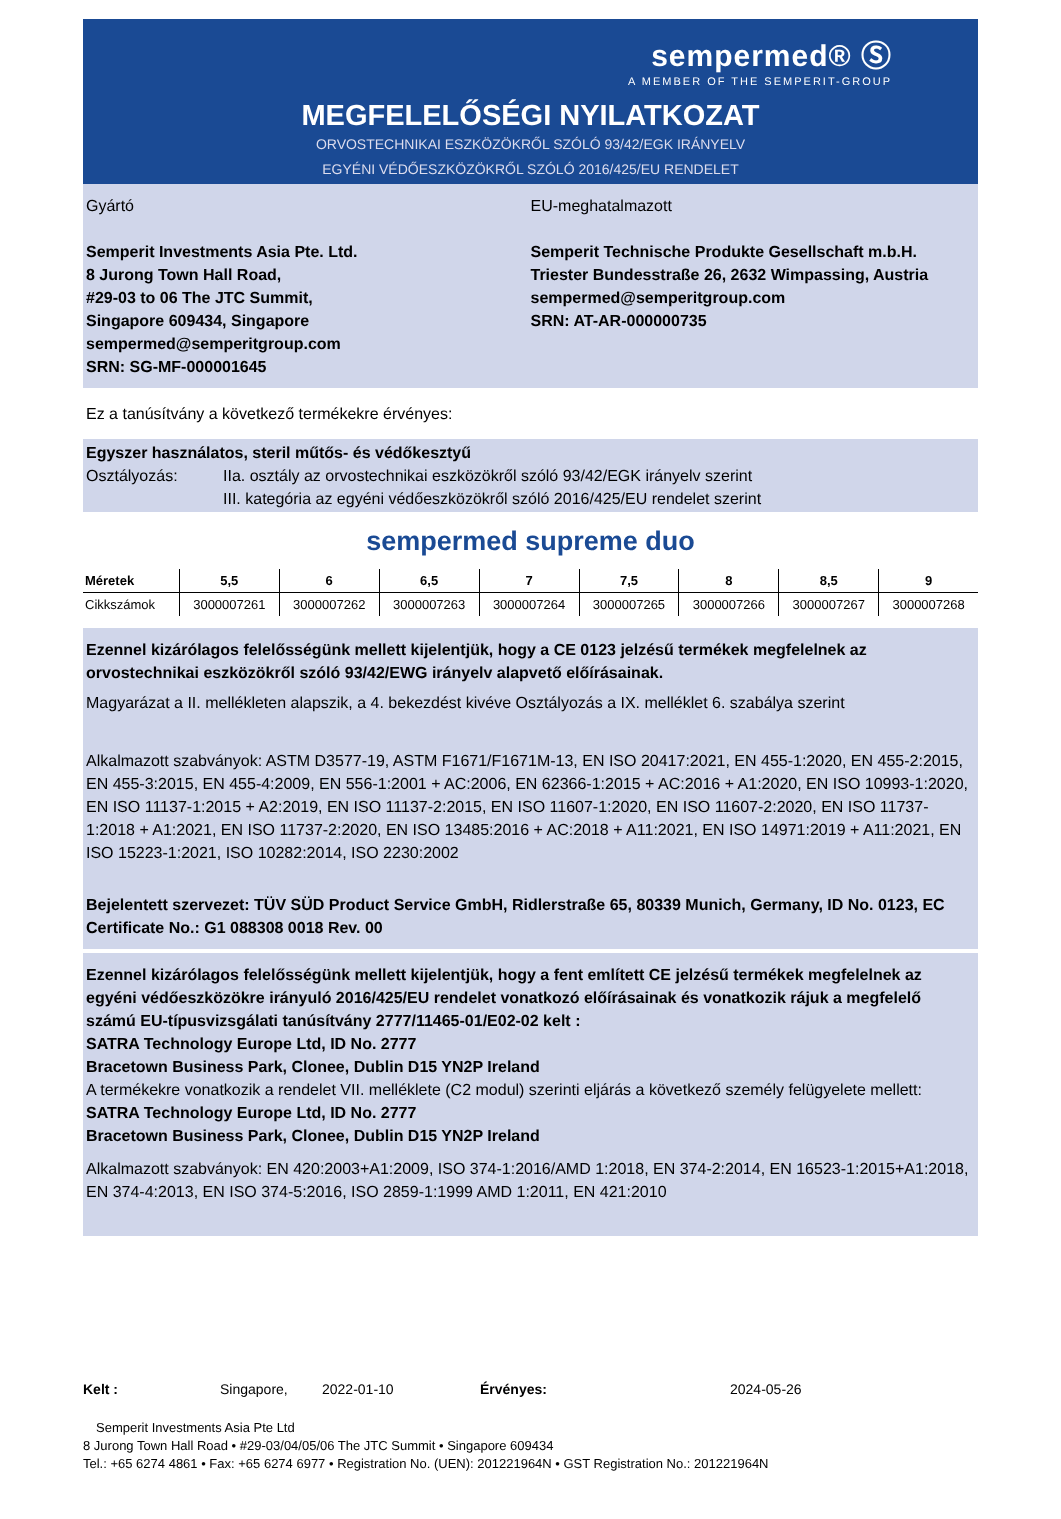sempermed® Ⓢ
A MEMBER OF THE SEMPERIT-GROUP
MEGFELELŐSÉGI NYILATKOZAT
ORVOSTECHNIKAI ESZKÖZÖKRŐL SZÓLÓ 93/42/EGK IRÁNYELV
EGYÉNI VÉDŐESZKÖZÖKRŐL SZÓLÓ 2016/425/EU RENDELET
Gyártó
Semperit Investments Asia Pte. Ltd.
8 Jurong Town Hall Road,
#29-03 to 06 The JTC Summit,
Singapore 609434, Singapore
sempermed@semperitgroup.com
SRN: SG-MF-000001645
EU-meghatalmazott
Semperit Technische Produkte Gesellschaft m.b.H.
Triester Bundesstraße 26, 2632 Wimpassing, Austria
sempermed@semperitgroup.com
SRN: AT-AR-000000735
Ez a tanúsítvány a következő termékekre érvényes:
Egyszer használatos, steril műtős- és védőkesztyű
Osztályozás: IIa. osztály az orvostechnikai eszközökről szóló 93/42/EGK irányelv szerint
III. kategória az egyéni védőeszközökről szóló 2016/425/EU rendelet szerint
sempermed supreme duo
| Méretek | 5,5 | 6 | 6,5 | 7 | 7,5 | 8 | 8,5 | 9 |
| --- | --- | --- | --- | --- | --- | --- | --- | --- |
| Cikkszámok | 3000007261 | 3000007262 | 3000007263 | 3000007264 | 3000007265 | 3000007266 | 3000007267 | 3000007268 |
Ezennel kizárólagos felelősségünk mellett kijelentjük, hogy a CE 0123 jelzésű termékek megfelelnek az orvostechnikai eszközökről szóló 93/42/EWG irányelv alapvető előírásainak.
Magyarázat a II. mellékleten alapszik, a 4. bekezdést kivéve Osztályozás a IX. melléklet 6. szabálya szerint
Alkalmazott szabványok: ASTM D3577-19, ASTM F1671/F1671M-13, EN ISO 20417:2021, EN 455-1:2020, EN 455-2:2015, EN 455-3:2015, EN 455-4:2009, EN 556-1:2001 + AC:2006, EN 62366-1:2015 + AC:2016 + A1:2020, EN ISO 10993-1:2020, EN ISO 11137-1:2015 + A2:2019, EN ISO 11137-2:2015, EN ISO 11607-1:2020, EN ISO 11607-2:2020, EN ISO 11737-1:2018 + A1:2021, EN ISO 11737-2:2020, EN ISO 13485:2016 + AC:2018 + A11:2021, EN ISO 14971:2019 + A11:2021, EN ISO 15223-1:2021, ISO 10282:2014, ISO 2230:2002
Bejelentett szervezet: TÜV SÜD Product Service GmbH, Ridlerstraße 65, 80339 Munich, Germany, ID No. 0123, EC Certificate No.: G1 088308 0018 Rev. 00
Ezennel kizárólagos felelősségünk mellett kijelentjük, hogy a fent említett CE jelzésű termékek megfelelnek az egyéni védőeszközökre irányuló 2016/425/EU rendelet vonatkozó előírásainak és vonatkozik rájuk a megfelelő számú EU-típusvizsgálati tanúsítvány 2777/11465-01/E02-02 kelt :
SATRA Technology Europe Ltd, ID No. 2777
Bracetown Business Park, Clonee, Dublin D15 YN2P Ireland
A termékekre vonatkozik a rendelet VII. melléklete (C2 modul) szerinti eljárás a következő személy felügyelete mellett:
SATRA Technology Europe Ltd, ID No. 2777
Bracetown Business Park, Clonee, Dublin D15 YN2P Ireland
Alkalmazott szabványok: EN 420:2003+A1:2009, ISO 374-1:2016/AMD 1:2018, EN 374-2:2014, EN 16523-1:2015+A1:2018, EN 374-4:2013, EN ISO 374-5:2016, ISO 2859-1:1999 AMD 1:2011, EN 421:2010
Kelt : Singapore, 2022-01-10 Érvényes: 2024-05-26
Semperit Investments Asia Pte Ltd
8 Jurong Town Hall Road • #29-03/04/05/06 The JTC Summit • Singapore 609434
Tel.: +65 6274 4861 • Fax: +65 6274 6977 • Registration No. (UEN): 201221964N • GST Registration No.: 201221964N